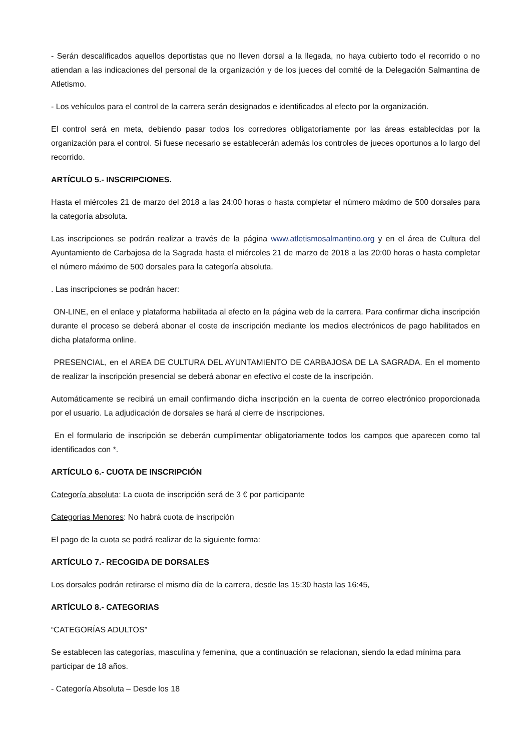- Serán descalificados aquellos deportistas que no lleven dorsal a la llegada, no haya cubierto todo el recorrido o no atiendan a las indicaciones del personal de la organización y de los jueces del comité de la Delegación Salmantina de Atletismo.
- Los vehículos para el control de la carrera serán designados e identificados al efecto por la organización.
El control será en meta, debiendo pasar todos los corredores obligatoriamente por las áreas establecidas por la organización para el control. Si fuese necesario se establecerán además los controles de jueces oportunos a lo largo del recorrido.
ARTÍCULO 5.- INSCRIPCIONES.
Hasta el miércoles 21 de marzo del 2018 a las 24:00 horas o hasta completar el número máximo de 500 dorsales para la categoría absoluta.
Las inscripciones se podrán realizar a través de la página www.atletismosalmantino.org y en el área de Cultura del Ayuntamiento de Carbajosa de la Sagrada hasta el miércoles 21 de marzo de 2018 a las 20:00 horas o hasta completar el número máximo de 500 dorsales para la categoría absoluta.
. Las inscripciones se podrán hacer:
ON-LINE, en el enlace y plataforma habilitada al efecto en la página web de la carrera. Para confirmar dicha inscripción durante el proceso se deberá abonar el coste de inscripción mediante los medios electrónicos de pago habilitados en dicha plataforma online.
PRESENCIAL, en el AREA DE CULTURA DEL AYUNTAMIENTO DE CARBAJOSA DE LA SAGRADA. En el momento de realizar la inscripción presencial se deberá abonar en efectivo el coste de la inscripción.
Automáticamente se recibirá un email confirmando dicha inscripción en la cuenta de correo electrónico proporcionada por el usuario. La adjudicación de dorsales se hará al cierre de inscripciones.
En el formulario de inscripción se deberán cumplimentar obligatoriamente todos los campos que aparecen como tal identificados con *.
ARTÍCULO 6.- CUOTA DE INSCRIPCIÓN
Categoría absoluta: La cuota de inscripción será de 3 € por participante
Categorías Menores: No habrá cuota de inscripción
El pago de la cuota se podrá realizar de la siguiente forma:
ARTÍCULO 7.- RECOGIDA DE DORSALES
Los dorsales podrán retirarse el mismo día de la carrera, desde las 15:30 hasta las 16:45,
ARTÍCULO 8.- CATEGORIAS
“CATEGORÍAS ADULTOS”
Se establecen las categorías, masculina y femenina, que a continuación se relacionan, siendo la edad mínima para participar de 18 años.
- Categoría Absoluta – Desde los 18